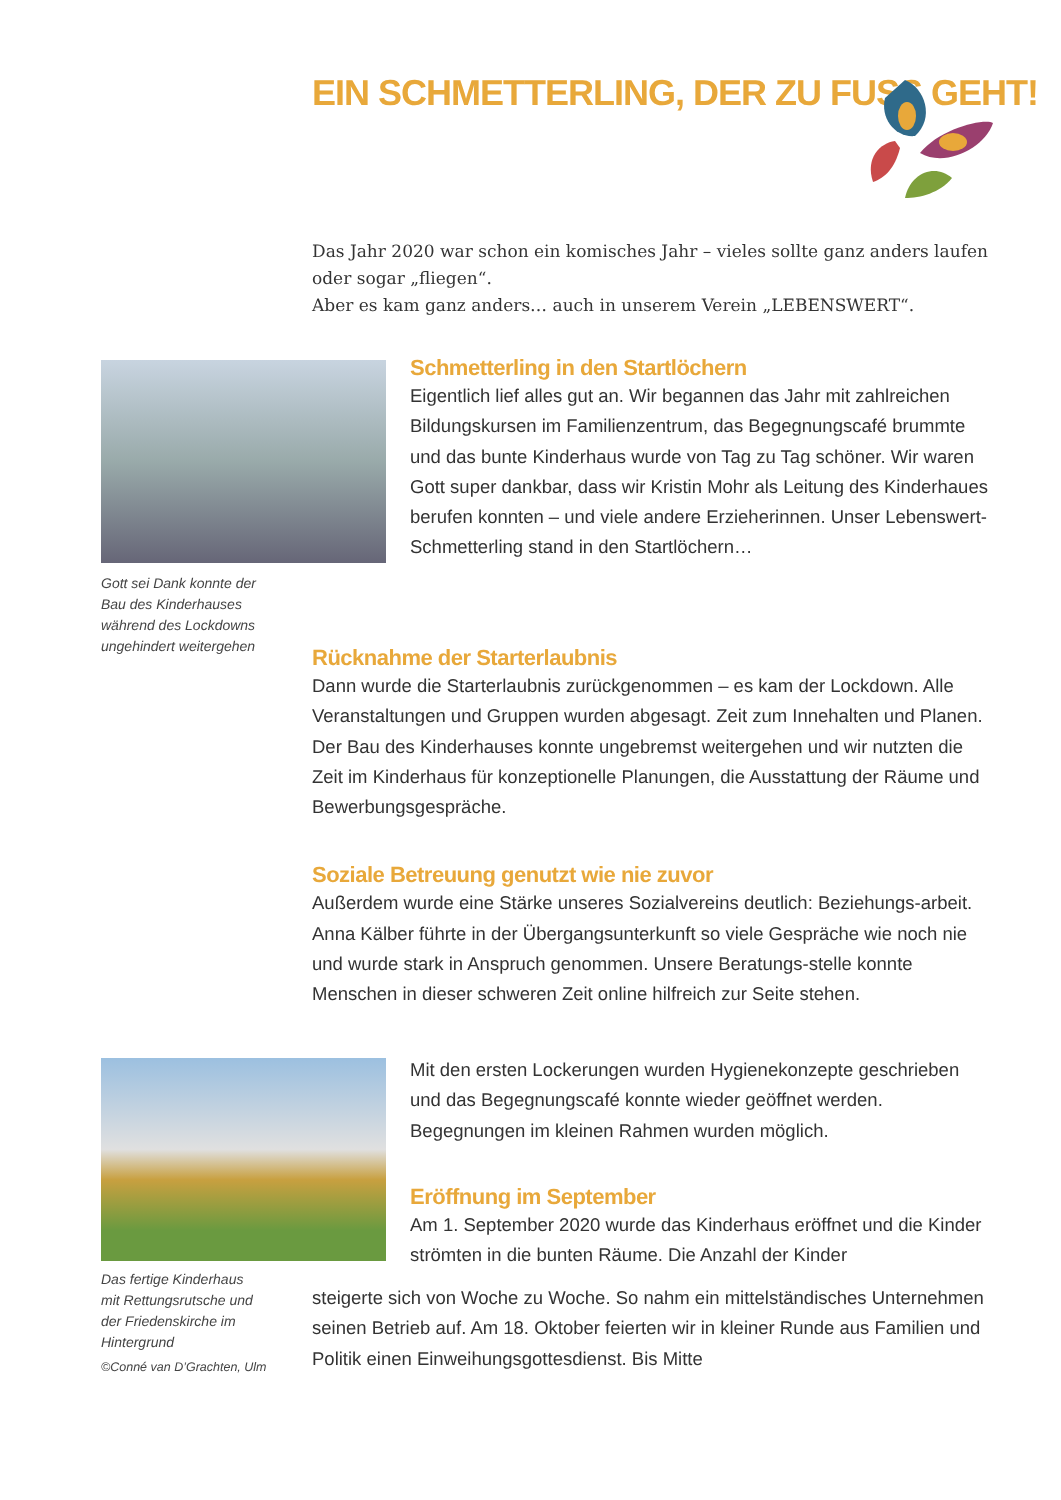EIN SCHMETTERLING, DER ZU FUSS GEHT!
Das Jahr 2020 war schon ein komisches Jahr – vieles sollte ganz anders laufen oder sogar „fliegen“.
Aber es kam ganz anders… auch in unserem Verein „LEBENSWERT“.
Gott sei Dank konnte der
Bau des Kinderhauses
während des Lockdowns
ungehindert weitergehen
Schmetterling in den Startlöchern
Eigentlich lief alles gut an. Wir begannen das Jahr mit zahlreichen Bildungskursen im Familienzentrum, das Begegnungscafé brummte und das bunte Kinderhaus wurde von Tag zu Tag schöner. Wir waren Gott super dankbar, dass wir Kristin Mohr als Leitung des Kinderhaues berufen konnten – und viele andere Erzieherinnen. Unser Lebenswert-Schmetterling stand in den Startlöchern…
Rücknahme der Starterlaubnis
Dann wurde die Starterlaubnis zurückgenommen – es kam der Lockdown. Alle Veranstaltungen und Gruppen wurden abgesagt. Zeit zum Innehalten und Planen. Der Bau des Kinderhauses konnte ungebremst weitergehen und wir nutzten die Zeit im Kinderhaus für konzeptionelle Planungen, die Ausstattung der Räume und Bewerbungsgespräche.
Soziale Betreuung genutzt wie nie zuvor
Außerdem wurde eine Stärke unseres Sozialvereins deutlich: Beziehungs-arbeit. Anna Kälber führte in der Übergangsunterkunft so viele Gespräche wie noch nie und wurde stark in Anspruch genommen. Unsere Beratungs-stelle konnte Menschen in dieser schweren Zeit online hilfreich zur Seite stehen.
Das fertige Kinderhaus
mit Rettungsrutsche und
der Friedenskirche im
Hintergrund
©Conné van D’Grachten, Ulm
Mit den ersten Lockerungen wurden Hygienekonzepte geschrieben und das Begegnungscafé konnte wieder geöffnet werden. Begegnungen im kleinen Rahmen wurden möglich.
Eröffnung im September
Am 1. September 2020 wurde das Kinderhaus eröffnet und die Kinder strömten in die bunten Räume. Die Anzahl der Kinder
steigerte sich von Woche zu Woche. So nahm ein mittelständisches Unternehmen seinen Betrieb auf. Am 18. Oktober feierten wir in kleiner Runde aus Familien und Politik einen Einweihungsgottesdienst. Bis Mitte